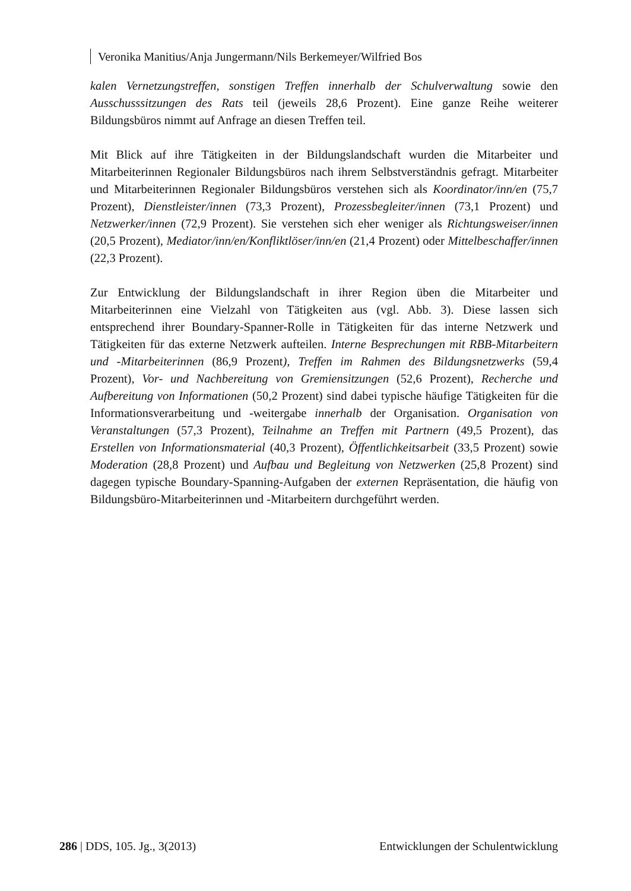Veronika Manitius/Anja Jungermann/Nils Berkemeyer/Wilfried Bos
kalen Vernetzungstreffen, sonstigen Treffen innerhalb der Schulverwaltung sowie den Ausschusssitzungen des Rats teil (jeweils 28,6 Prozent). Eine ganze Reihe weiterer Bildungsbüros nimmt auf Anfrage an diesen Treffen teil.
Mit Blick auf ihre Tätigkeiten in der Bildungslandschaft wurden die Mitarbeiter und Mitarbeiterinnen Regionaler Bildungsbüros nach ihrem Selbstverständnis gefragt. Mitarbeiter und Mitarbeiterinnen Regionaler Bildungsbüros verstehen sich als Koordinator/inn/en (75,7 Prozent), Dienstleister/innen (73,3 Prozent), Prozessbegleiter/innen (73,1 Prozent) und Netzwerker/innen (72,9 Prozent). Sie verstehen sich eher weniger als Richtungsweiser/innen (20,5 Prozent), Mediator/inn/en/Konfliktlöser/inn/en (21,4 Prozent) oder Mittelbeschaffer/innen (22,3 Prozent).
Zur Entwicklung der Bildungslandschaft in ihrer Region üben die Mitarbeiter und Mitarbeiterinnen eine Vielzahl von Tätigkeiten aus (vgl. Abb. 3). Diese lassen sich entsprechend ihrer Boundary-Spanner-Rolle in Tätigkeiten für das interne Netzwerk und Tätigkeiten für das externe Netzwerk aufteilen. Interne Besprechungen mit RBB-Mitarbeitern und -Mitarbeiterinnen (86,9 Prozent), Treffen im Rahmen des Bildungsnetzwerks (59,4 Prozent), Vor- und Nachbereitung von Gremiensitzungen (52,6 Prozent), Recherche und Aufbereitung von Informationen (50,2 Prozent) sind dabei typische häufige Tätigkeiten für die Informationsverarbeitung und -weitergabe innerhalb der Organisation. Organisation von Veranstaltungen (57,3 Prozent), Teilnahme an Treffen mit Partnern (49,5 Prozent), das Erstellen von Informationsmaterial (40,3 Prozent), Öffentlichkeitsarbeit (33,5 Prozent) sowie Moderation (28,8 Prozent) und Aufbau und Begleitung von Netzwerken (25,8 Prozent) sind dagegen typische Boundary-Spanning-Aufgaben der externen Repräsentation, die häufig von Bildungsbüro-Mitarbeiterinnen und -Mitarbeitern durchgeführt werden.
286 | DDS, 105. Jg., 3(2013) Entwicklungen der Schulentwicklung